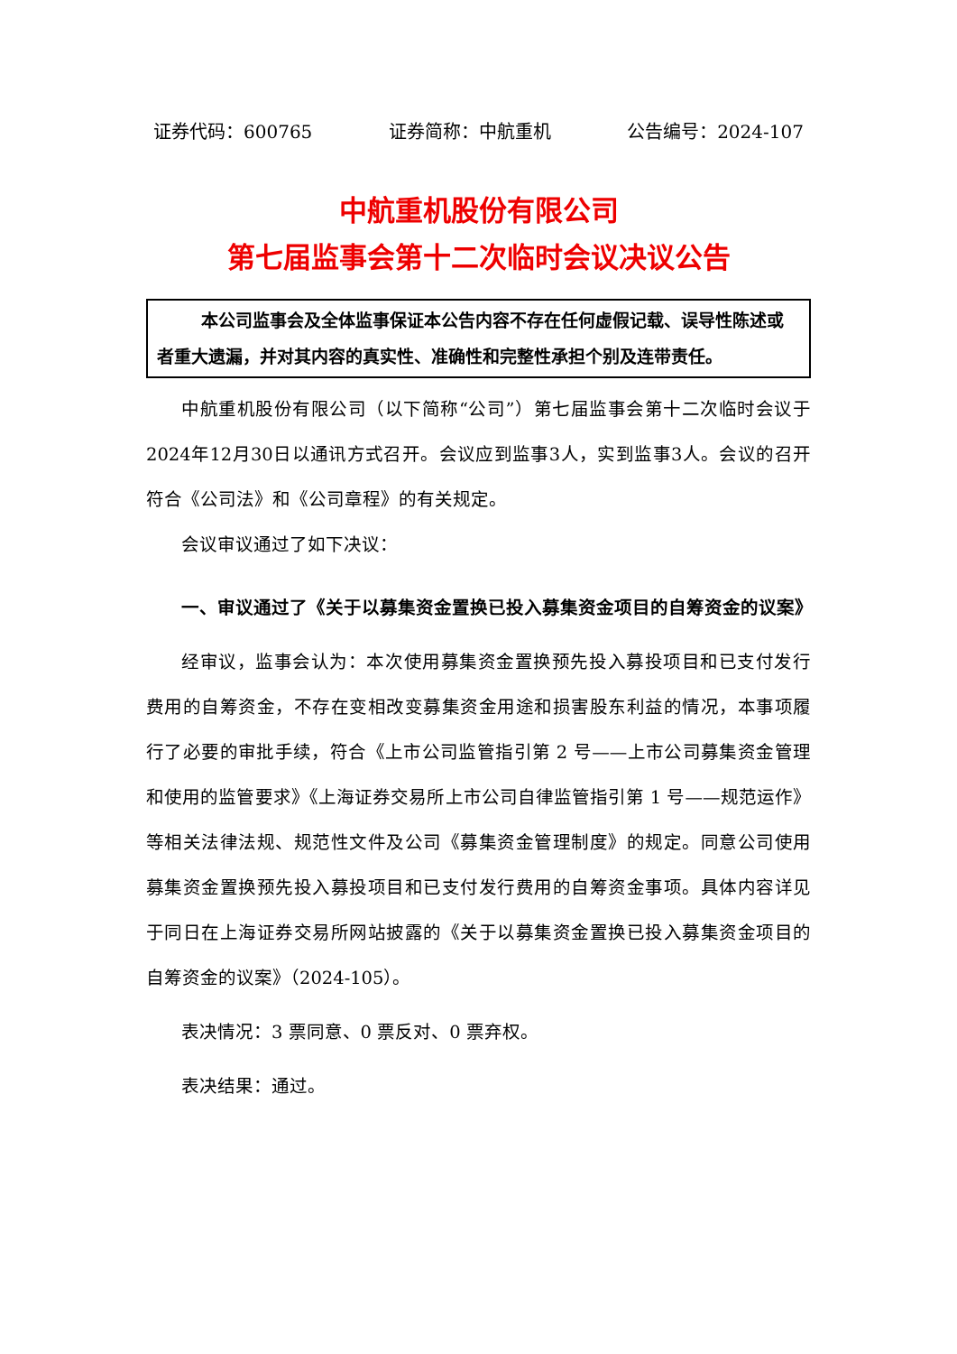证券代码：600765 证券简称：中航重机 公告编号：2024-107
中航重机股份有限公司
第七届监事会第十二次临时会议决议公告
本公司监事会及全体监事保证本公告内容不存在任何虚假记载、误导性陈述或者重大遗漏，并对其内容的真实性、准确性和完整性承担个别及连带责任。
中航重机股份有限公司（以下简称“公司”）第七届监事会第十二次临时会议于2024年12月30日以通讯方式召开。会议应到监事3人，实到监事3人。会议的召开符合《公司法》和《公司章程》的有关规定。
会议审议通过了如下决议：
一、审议通过了《关于以募集资金置换已投入募集资金项目的自筹资金的议案》
经审议，监事会认为：本次使用募集资金置换预先投入募投项目和已支付发行费用的自筹资金，不存在变相改变募集资金用途和损害股东利益的情况，本事项履行了必要的审批手续，符合《上市公司监管指引第 2 号——上市公司募集资金管理和使用的监管要求》《上海证券交易所上市公司自律监管指引第 1 号——规范运作》等相关法律法规、规范性文件及公司《募集资金管理制度》的规定。同意公司使用募集资金置换预先投入募投项目和已支付发行费用的自筹资金事项。具体内容详见于同日在上海证券交易所网站披露的《关于以募集资金置换已投入募集资金项目的自筹资金的议案》（2024-105）。
表决情况：3 票同意、0 票反对、0 票弃权。
表决结果：通过。